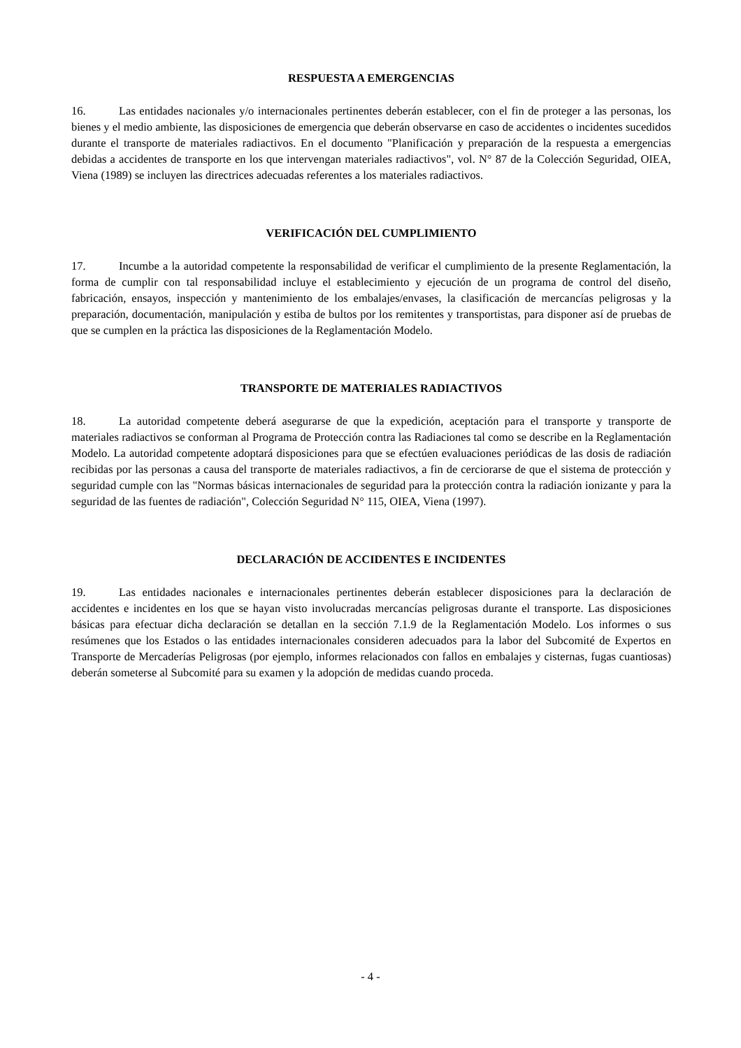RESPUESTA A EMERGENCIAS
16. Las entidades nacionales y/o internacionales pertinentes deberán establecer, con el fin de proteger a las personas, los bienes y el medio ambiente, las disposiciones de emergencia que deberán observarse en caso de accidentes o incidentes sucedidos durante el transporte de materiales radiactivos. En el documento "Planificación y preparación de la respuesta a emergencias debidas a accidentes de transporte en los que intervengan materiales radiactivos", vol. N° 87 de la Colección Seguridad, OIEA, Viena (1989) se incluyen las directrices adecuadas referentes a los materiales radiactivos.
VERIFICACIÓN DEL CUMPLIMIENTO
17. Incumbe a la autoridad competente la responsabilidad de verificar el cumplimiento de la presente Reglamentación, la forma de cumplir con tal responsabilidad incluye el establecimiento y ejecución de un programa de control del diseño, fabricación, ensayos, inspección y mantenimiento de los embalajes/envases, la clasificación de mercancías peligrosas y la preparación, documentación, manipulación y estiba de bultos por los remitentes y transportistas, para disponer así de pruebas de que se cumplen en la práctica las disposiciones de la Reglamentación Modelo.
TRANSPORTE DE MATERIALES RADIACTIVOS
18. La autoridad competente deberá asegurarse de que la expedición, aceptación para el transporte y transporte de materiales radiactivos se conforman al Programa de Protección contra las Radiaciones tal como se describe en la Reglamentación Modelo. La autoridad competente adoptará disposiciones para que se efectúen evaluaciones periódicas de las dosis de radiación recibidas por las personas a causa del transporte de materiales radiactivos, a fin de cerciorarse de que el sistema de protección y seguridad cumple con las "Normas básicas internacionales de seguridad para la protección contra la radiación ionizante y para la seguridad de las fuentes de radiación", Colección Seguridad N° 115, OIEA, Viena (1997).
DECLARACIÓN DE ACCIDENTES E INCIDENTES
19. Las entidades nacionales e internacionales pertinentes deberán establecer disposiciones para la declaración de accidentes e incidentes en los que se hayan visto involucradas mercancías peligrosas durante el transporte. Las disposiciones básicas para efectuar dicha declaración se detallan en la sección 7.1.9 de la Reglamentación Modelo. Los informes o sus resúmenes que los Estados o las entidades internacionales consideren adecuados para la labor del Subcomité de Expertos en Transporte de Mercaderías Peligrosas (por ejemplo, informes relacionados con fallos en embalajes y cisternas, fugas cuantiosas) deberán someterse al Subcomité para su examen y la adopción de medidas cuando proceda.
- 4 -